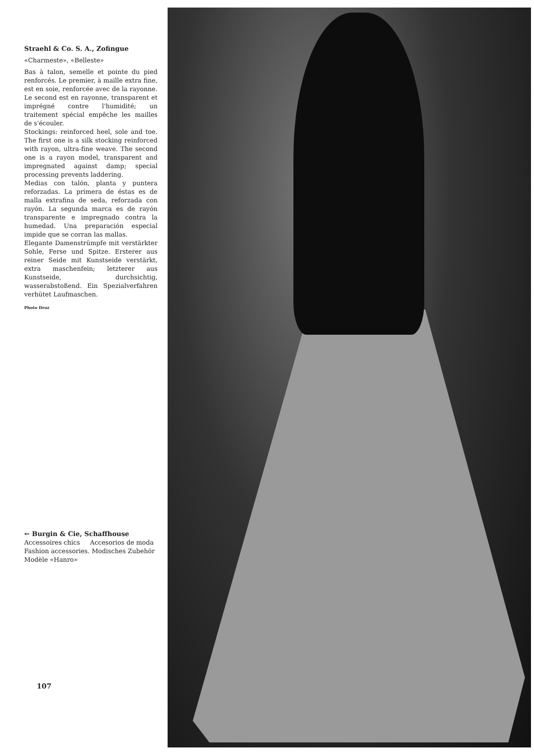Straehl & Co. S. A., Zofingue
«Charmeste», «Belleste»
Bas à talon, semelle et pointe du pied renforcés. Le premier, à maille extra fine, est en soie, renforcée avec de la rayonne. Le second est en rayonne, transparent et imprégné contre l'humidité; un traitement spécial empêche les mailles de s'écouler.
Stockings: reinforced heel, sole and toe. The first one is a silk stocking reinforced with rayon, ultra-fine weave. The second one is a rayon model, transparent and impregnated against damp; special processing prevents laddering.
Medias con talón, planta y puntera reforzadas. La primera de éstas es de malla extrafina de seda, reforzada con rayón. La segunda marca es de rayón transparente e impregnado contra la humedad. Una preparación especial impide que se corran las mallas.
Elegante Damenstrümpfe mit verstärkter Sohle, Ferse und Spitze. Ersterer aus reiner Seide mit Kunstseide verstärkt, extra maschenfein; letzterer aus Kunstseide, durchsichtig, wasserabstoßend. Ein Spezialverfahren verhütet Laufmaschen.
Photo Droz
← Burgin & Cie, Schaffhouse
Accessoires chics Accesorios de moda
Fashion accessories. Modisches Zubehör
Modèle «Hanro»
107